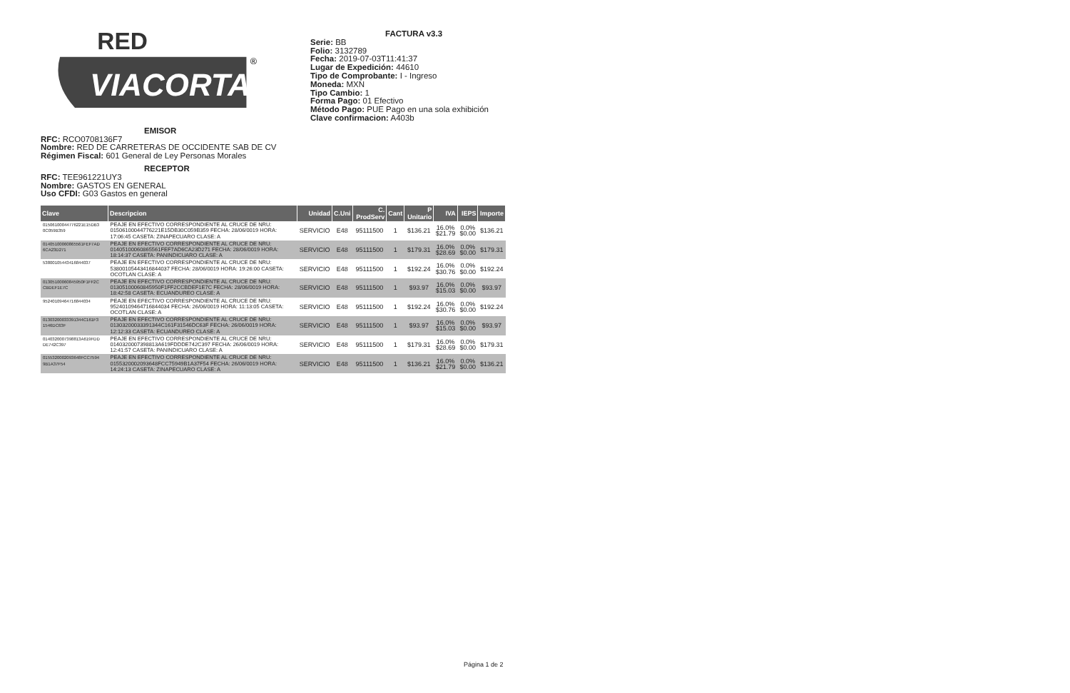RED
VIACORTA
®
FACTURA v3.3
Serie: BB
Folio: 3132789
Fecha: 2019-07-03T11:41:37
Lugar de Expedición: 44610
Tipo de Comprobante: I - Ingreso
Moneda: MXN
Tipo Cambio: 1
Forma Pago: 01 Efectivo
Método Pago: PUE Pago en una sola exhibición
Clave confirmacion: A403b
EMISOR
RFC: RCO0708136F7
Nombre: RED DE CARRETERAS DE OCCIDENTE SAB DE CV
Régimen Fiscal: 601 General de Ley Personas Morales
RECEPTOR
RFC: TEE961221UY3
Nombre: GASTOS EN GENERAL
Uso CFDI: G03 Gastos en general
| Clave | Descripcion | Unidad | C.Uni | C. ProdServ | Cant | P Unitario | IVA | IEPS | Importe |
| --- | --- | --- | --- | --- | --- | --- | --- | --- | --- |
| 01506100044776221E15DB3 0C059B359 | PEAJE EN EFECTIVO CORRESPONDIENTE AL CRUCE DE NRU: 01506100044776221E15DB30C059B359 FECHA: 28/06/0019 HORA: 17:06:45 CASETA: ZINAPECUARO CLASE: A | SERVICIO | E48 | 95111500 | 1 | $136.21 | 16.0% $21.79 | 0.0% $0.00 | $136.21 |
| 01405100060865561FEF7AD 6CA23D271 | PEAJE EN EFECTIVO CORRESPONDIENTE AL CRUCE DE NRU: 01405100060865561FEF7AD6CA23D271 FECHA: 28/06/0019 HORA: 18:14:37 CASETA: PANINDICUARO CLASE: A | SERVICIO | E48 | 95111500 | 1 | $179.31 | 16.0% $28.69 | 0.0% $0.00 | $179.31 |
| 53800105443416844037 | PEAJE EN EFECTIVO CORRESPONDIENTE AL CRUCE DE NRU: 53800105443416844037 FECHA: 28/06/0019 HORA: 19:26:00 CASETA: OCOTLAN CLASE: A | SERVICIO | E48 | 95111500 | 1 | $192.24 | 16.0% $30.76 | 0.0% $0.00 | $192.24 |
| 01305100060845950F1FF2C CBDEF1E7C | PEAJE EN EFECTIVO CORRESPONDIENTE AL CRUCE DE NRU: 01305100060845950F1FF2CCBDEF1E7C FECHA: 28/06/0019 HORA: 18:42:58 CASETA: ECUANDUREO CLASE: A | SERVICIO | E48 | 95111500 | 1 | $93.97 | 16.0% $15.03 | 0.0% $0.00 | $93.97 |
| 95240109464716844034 | PEAJE EN EFECTIVO CORRESPONDIENTE AL CRUCE DE NRU: 95240109464716844034 FECHA: 26/06/0019 HORA: 11:13:05 CASETA: OCOTLAN CLASE: A | SERVICIO | E48 | 95111500 | 1 | $192.24 | 16.0% $30.76 | 0.0% $0.00 | $192.24 |
| 01303200033391344C161F3 1546DC63F | PEAJE EN EFECTIVO CORRESPONDIENTE AL CRUCE DE NRU: 01303200033391344C161F31546DC63F FECHA: 26/06/0019 HORA: 12:12:33 CASETA: ECUANDUREO CLASE: A | SERVICIO | E48 | 95111500 | 1 | $93.97 | 16.0% $15.03 | 0.0% $0.00 | $93.97 |
| 0140320007398813A619FDD DE742C397 | PEAJE EN EFECTIVO CORRESPONDIENTE AL CRUCE DE NRU: 0140320007398813A619FDDDE742C397 FECHA: 26/06/0019 HORA: 12:41:57 CASETA: PANINDICUARO CLASE: A | SERVICIO | E48 | 95111500 | 1 | $179.31 | 16.0% $28.69 | 0.0% $0.00 | $179.31 |
| 0155320002093648FCC7594 9B1A37F54 | PEAJE EN EFECTIVO CORRESPONDIENTE AL CRUCE DE NRU: 0155320002093648FCC75949B1A37F54 FECHA: 26/06/0019 HORA: 14:24:13 CASETA: ZINAPECUARO CLASE: A | SERVICIO | E48 | 95111500 | 1 | $136.21 | 16.0% $21.79 | 0.0% $0.00 | $136.21 |
Página 1 de 2